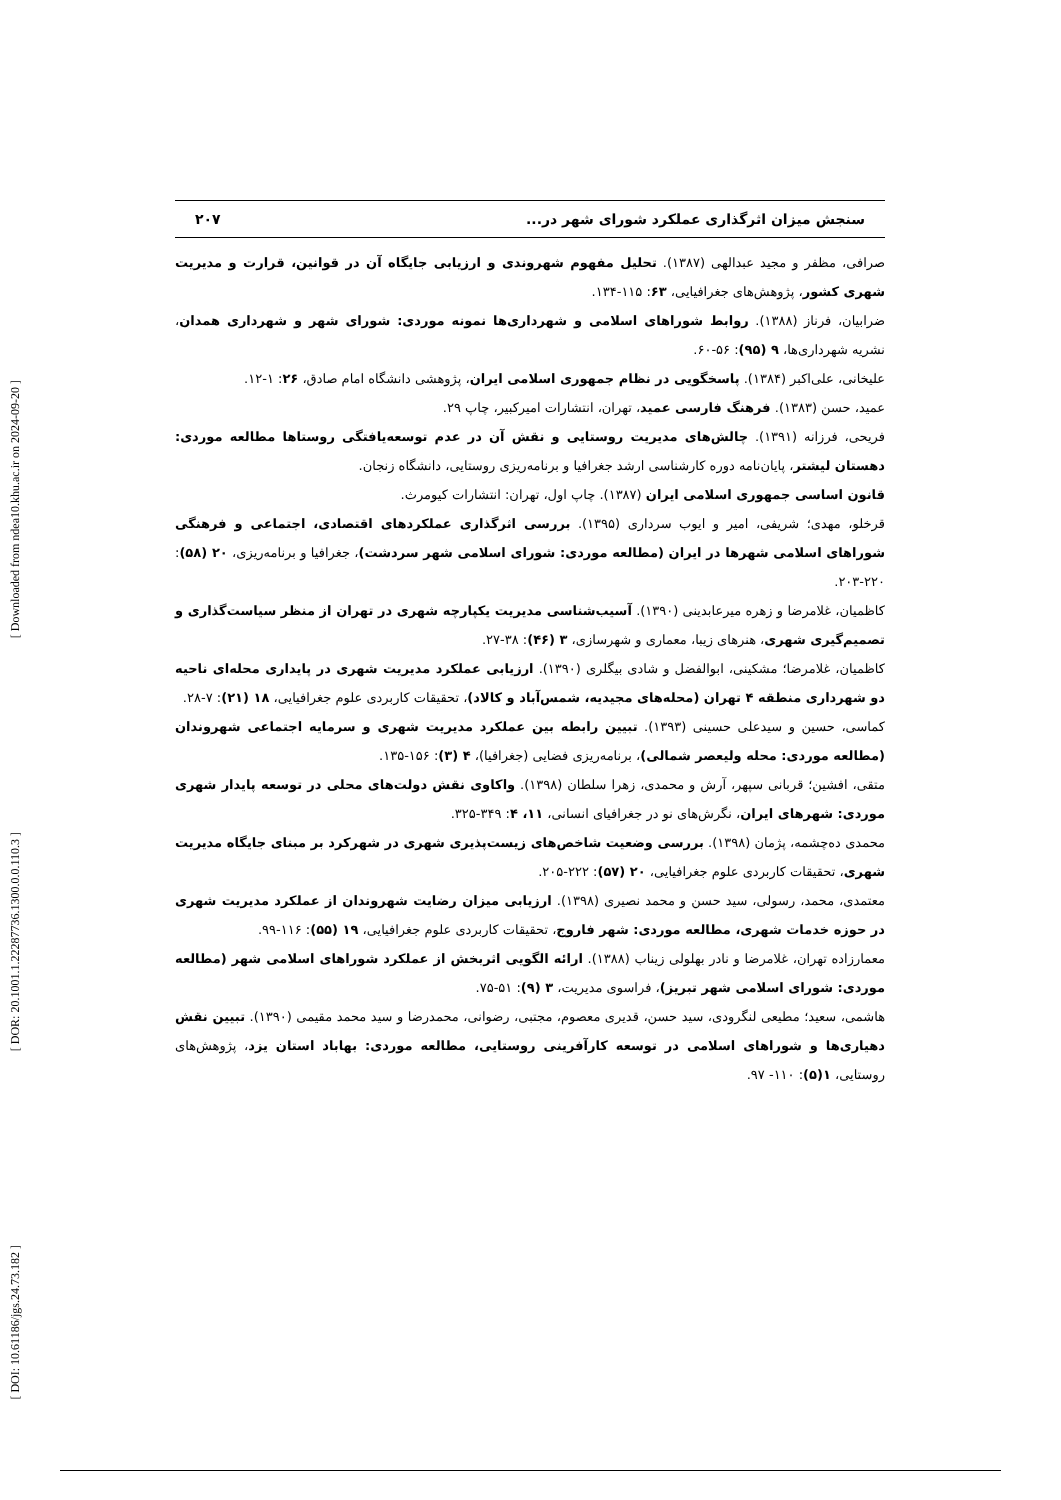[ Downloaded from ndea10.khu.ac.ir on 2024-09-20 ]
[ DOR: 20.1001.1.22287736.1300.0.0.110.3 ]
[ DOI: 10.61186/jgs.24.73.182 ]
سنجش میزان اثرگذاری عملکرد شورای شهر در... ۲۰۷
صرافی، مظفر و مجید عبدالهی (۱۳۸۷). تحلیل مفهوم شهروندی و ارزیابی جایگاه آن در قوانین، قرارت و مدیریت شهری کشور، پژوهش‌های جغرافیایی، ۶۳: ۱۱۵-۱۳۴.
ضرابیان، فرناز (۱۳۸۸). روابط شوراهای اسلامی و شهرداری‌ها نمونه موردی: شورای شهر و شهرداری همدان، نشریه شهرداری‌ها، ۹ (۹۵): ۵۶-۶۰.
علیخانی، علی‌اکبر (۱۳۸۴). پاسخگویی در نظام جمهوری اسلامی ایران، پژوهشی دانشگاه امام صادق، ۲۶: ۱-۱۲.
عمید، حسن (۱۳۸۳). فرهنگ فارسی عمید، تهران، انتشارات امیرکبیر، چاپ ۲۹.
فریحی، فرزانه (۱۳۹۱). چالش‌های مدیریت روستایی و نقش آن در عدم توسعه‌یافتگی روستاها مطالعه موردی: دهستان لیشتر، پایان‌نامه دوره کارشناسی ارشد جغرافیا و برنامه‌ریزی روستایی، دانشگاه زنجان.
قانون اساسی جمهوری اسلامی ایران (۱۳۸۷). چاپ اول، تهران: انتشارات کیومرث.
قرخلو، مهدی؛ شریفی، امیر و ایوب سرداری (۱۳۹۵). بررسی اثرگذاری عملکردهای اقتصادی، اجتماعی و فرهنگی شوراهای اسلامی شهرها در ایران (مطالعه موردی: شورای اسلامی شهر سردشت)، جغرافیا و برنامه‌ریزی، ۲۰ (۵۸): ۲۲۰-۲۰۳.
کاظمیان، غلامرضا و زهره میرعابدینی (۱۳۹۰). آسیب‌شناسی مدیریت یکپارچه شهری در تهران از منظر سیاست‌گذاری و تصمیم‌گیری شهری، هنرهای زیبا، معماری و شهرسازی، ۳ (۴۶): ۳۸-۲۷.
کاظمیان، غلامرضا؛ مشکینی، ابوالفضل و شادی بیگلری (۱۳۹۰). ارزیابی عملکرد مدیریت شهری در پایداری محله‌ای ناحیه دو شهرداری منطقه ۴ تهران (محله‌های مجیدیه، شمس‌آباد و کالاد)، تحقیقات کاربردی علوم جغرافیایی، ۱۸ (۲۱): ۷-۲۸.
کماسی، حسین و سیدعلی حسینی (۱۳۹۳). تبیین رابطه بین عملکرد مدیریت شهری و سرمایه اجتماعی شهروندان (مطالعه موردی: محله ولیعصر شمالی)، برنامه‌ریزی فضایی (جغرافیا)، ۴ (۳): ۱۵۶-۱۳۵.
متقی، افشین؛ قربانی سپهر، آرش و محمدی، زهرا سلطان (۱۳۹۸). واکاوی نقش دولت‌های محلی در توسعه پایدار شهری موردی: شهرهای ایران، نگرش‌های نو در جغرافیای انسانی، ۱۱، ۴: ۳۴۹-۳۲۵.
محمدی ده‌چشمه، پژمان (۱۳۹۸). بررسی وضعیت شاخص‌های زیست‌پذیری شهری در شهرکرد بر مبنای جایگاه مدیریت شهری، تحقیقات کاربردی علوم جغرافیایی، ۲۰ (۵۷): ۲۲۲-۲۰۵.
معتمدی، محمد، رسولی، سید حسن و محمد نصیری (۱۳۹۸). ارزیابی میزان رضایت شهروندان از عملکرد مدیریت شهری در حوزه خدمات شهری، مطالعه موردی: شهر فاروج، تحقیقات کاربردی علوم جغرافیایی، ۱۹ (۵۵): ۱۱۶-۹۹.
معمارزاده تهران، غلامرضا و نادر بهلولی زیناب (۱۳۸۸). ارائه الگویی اثربخش از عملکرد شوراهای اسلامی شهر (مطالعه موردی: شورای اسلامی شهر تبریز)، فراسوی مدیریت، ۳ (۹): ۵۱-۷۵.
هاشمی، سعید؛ مطیعی لنگرودی، سید حسن، قدیری معصوم، مجتبی، رضوانی، محمدرضا و سید محمد مقیمی (۱۳۹۰). تبیین نقش دهیاری‌ها و شوراهای اسلامی در توسعه کارآفرینی روستایی، مطالعه موردی: بهاباد استان یزد، پژوهش‌های روستایی، ۱(۵): ۱۱۰- ۹۷.